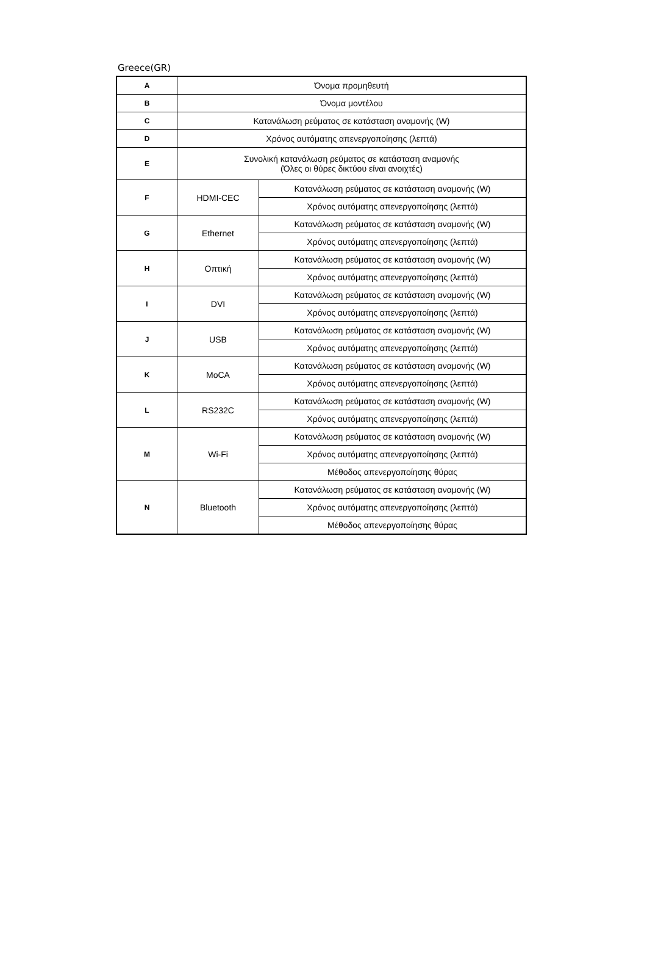Greece(GR)
| A | Όνομα προμηθευτή | |
| B | Όνομα μοντέλου | |
| C | Κατανάλωση ρεύματος σε κατάσταση αναμονής (W) | |
| D | Χρόνος αυτόματης απενεργοποίησης (λεπτά) | |
| E | Συνολική κατανάλωση ρεύματος σε κατάσταση αναμονής (Όλες οι θύρες δικτύου είναι ανοιχτές) | |
| F | HDMI-CEC | Κατανάλωση ρεύματος σε κατάσταση αναμονής (W) |
| | | Χρόνος αυτόματης απενεργοποίησης (λεπτά) |
| G | Ethernet | Κατανάλωση ρεύματος σε κατάσταση αναμονής (W) |
| | | Χρόνος αυτόματης απενεργοποίησης (λεπτά) |
| H | Οπτική | Κατανάλωση ρεύματος σε κατάσταση αναμονής (W) |
| | | Χρόνος αυτόματης απενεργοποίησης (λεπτά) |
| I | DVI | Κατανάλωση ρεύματος σε κατάσταση αναμονής (W) |
| | | Χρόνος αυτόματης απενεργοποίησης (λεπτά) |
| J | USB | Κατανάλωση ρεύματος σε κατάσταση αναμονής (W) |
| | | Χρόνος αυτόματης απενεργοποίησης (λεπτά) |
| K | MoCA | Κατανάλωση ρεύματος σε κατάσταση αναμονής (W) |
| | | Χρόνος αυτόματης απενεργοποίησης (λεπτά) |
| L | RS232C | Κατανάλωση ρεύματος σε κατάσταση αναμονής (W) |
| | | Χρόνος αυτόματης απενεργοποίησης (λεπτά) |
| M | Wi-Fi | Κατανάλωση ρεύματος σε κατάσταση αναμονής (W) |
| | | Χρόνος αυτόματης απενεργοποίησης (λεπτά) |
| | | Μέθοδος απενεργοποίησης θύρας |
| N | Bluetooth | Κατανάλωση ρεύματος σε κατάσταση αναμονής (W) |
| | | Χρόνος αυτόματης απενεργοποίησης (λεπτά) |
| | | Μέθοδος απενεργοποίησης θύρας |